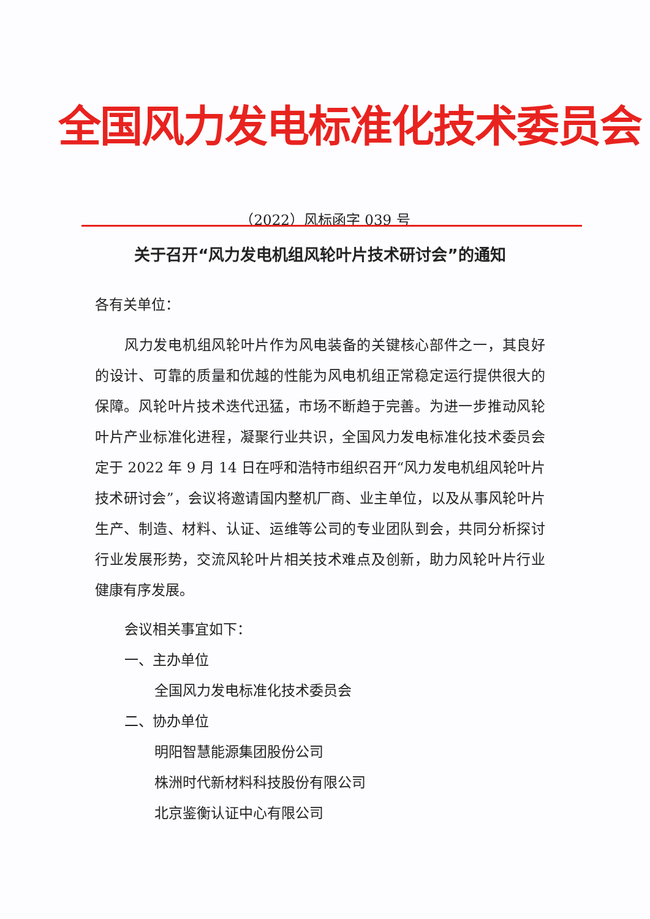全国风力发电标准化技术委员会
（2022）风标函字 039 号
关于召开“风力发电机组风轮叶片技术研讨会”的通知
各有关单位：
风力发电机组风轮叶片作为风电装备的关键核心部件之一，其良好的设计、可靠的质量和优越的性能为风电机组正常稳定运行提供很大的保障。风轮叶片技术迭代迅猛，市场不断趋于完善。为进一步推动风轮叶片产业标准化进程，凝聚行业共识，全国风力发电标准化技术委员会定于 2022 年 9 月 14 日在呼和浩特市组织召开“风力发电机组风轮叶片技术研讨会”，会议将邀请国内整机厂商、业主单位，以及从事风轮叶片生产、制造、材料、认证、运维等公司的专业团队到会，共同分析探讨行业发展形势，交流风轮叶片相关技术难点及创新，助力风轮叶片行业健康有序发展。
会议相关事宜如下：
一、主办单位
全国风力发电标准化技术委员会
二、协办单位
明阳智慧能源集团股份公司
株洲时代新材料科技股份有限公司
北京鉴衡认证中心有限公司